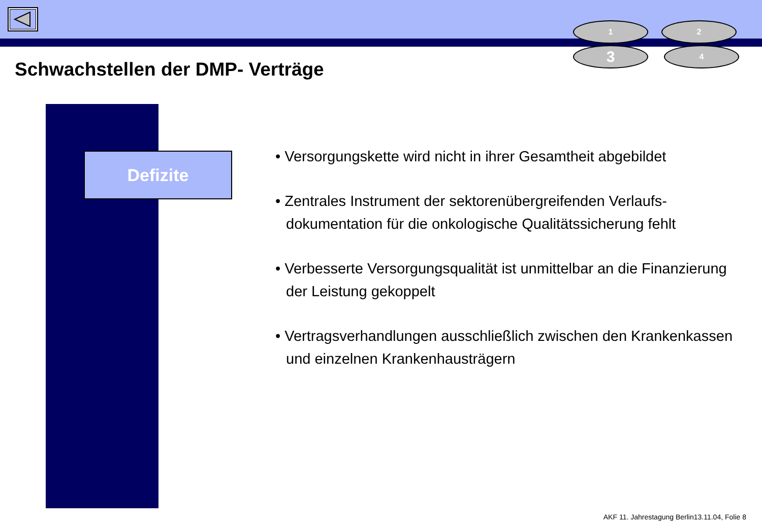1 2
3 4
Schwachstellen der DMP- Verträge
Defizite
• Versorgungskette wird nicht in ihrer Gesamtheit abgebildet
• Zentrales Instrument der sektorenübergreifenden Verlaufs- dokumentation für die onkologische Qualitätssicherung fehlt
• Verbesserte Versorgungsqualität ist unmittelbar an die Finanzierung der Leistung gekoppelt
• Vertragsverhandlungen ausschließlich zwischen den Krankenkassen und einzelnen Krankenhausträgern
AKF 11. Jahrestagung Berlin13.11.04, Folie 8